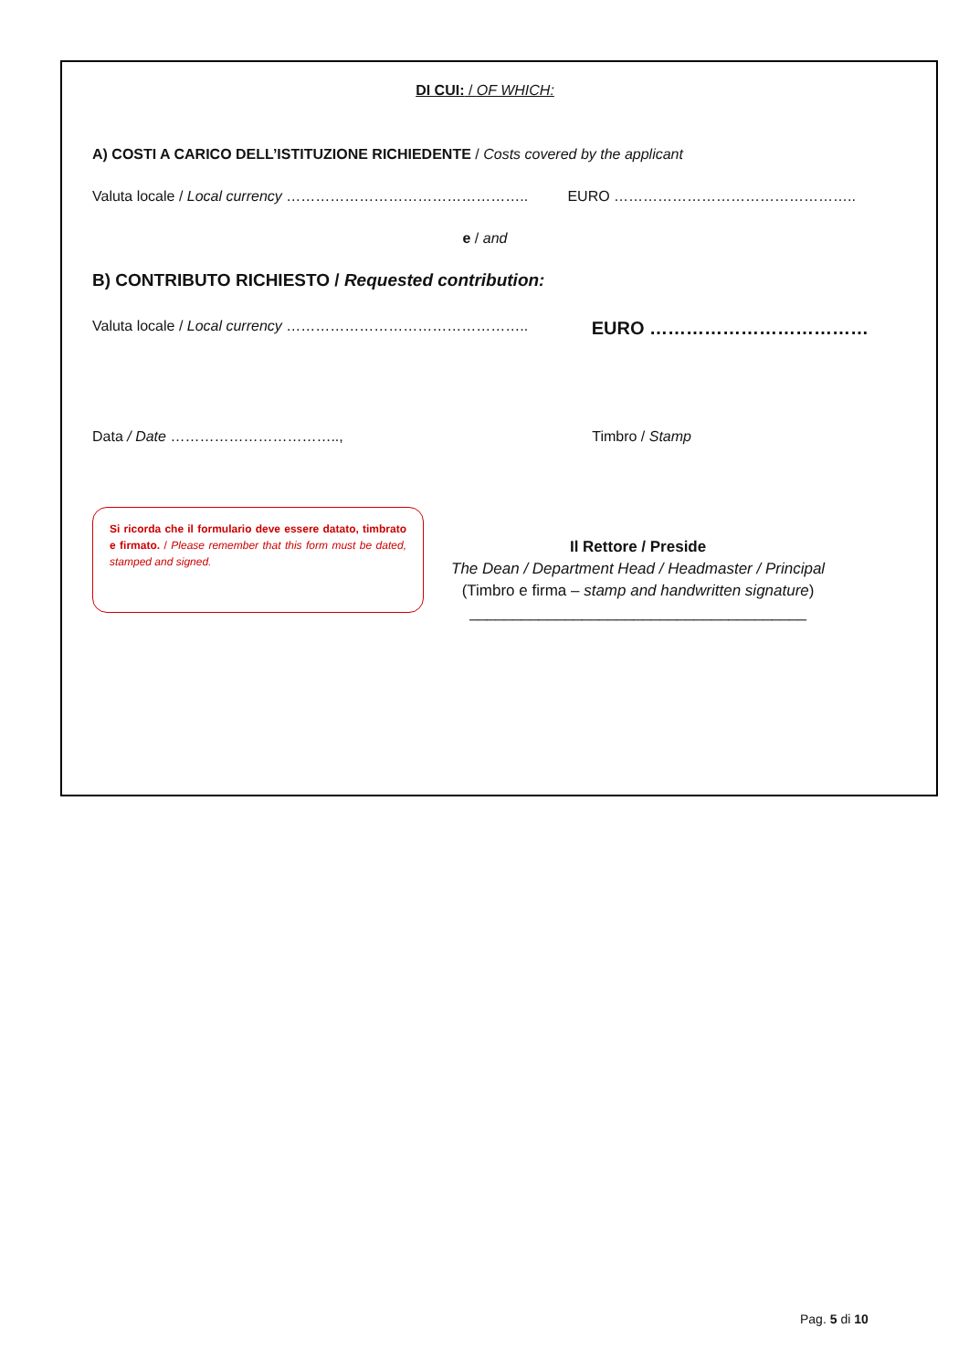DI CUI: / OF WHICH:
A) COSTI A CARICO DELL’ISTITUZIONE RICHIEDENTE / Costs covered by the applicant
Valuta locale / Local currency ………………………………………….. EURO …………………………………………..
e / and
B) CONTRIBUTO RICHIESTO / Requested contribution:
Valuta locale / Local currency ………………………………………….. EURO ………………………………
Data / Date …………………………….., Timbro / Stamp
Si ricorda che il formulario deve essere datato, timbrato e firmato. / Please remember that this form must be dated, stamped and signed.
Il Rettore / Preside
The Dean / Department Head / Headmaster / Principal
(Timbro e firma – stamp and handwritten signature)
_______________________________________
Pag. 5 di 10